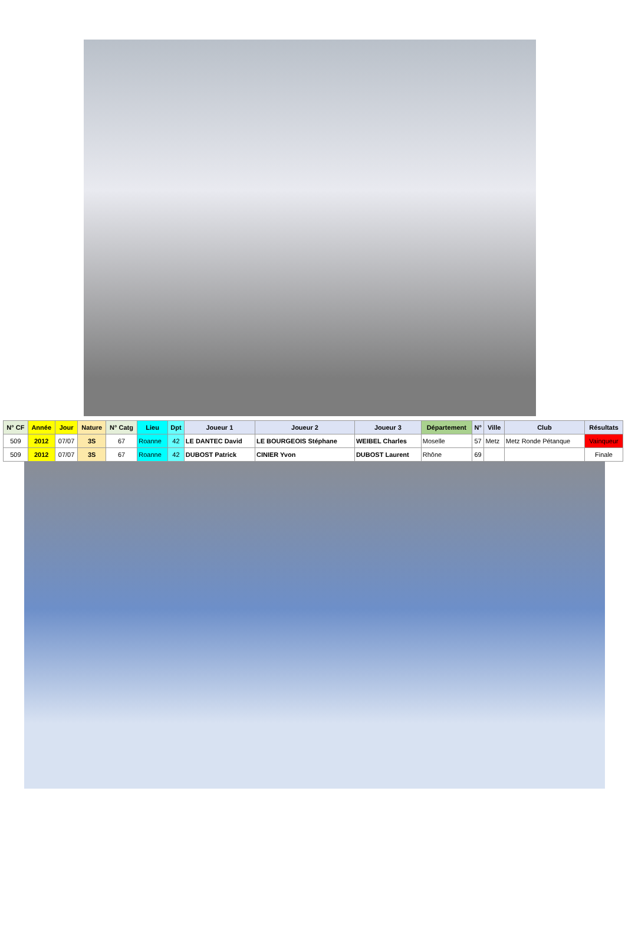| N° CF | Année | Jour | Nature | N° Catg | Lieu | Dpt | Joueur 1 | Joueur 2 | Joueur 3 | Département | N° | Ville | Club | Résultats |
| --- | --- | --- | --- | --- | --- | --- | --- | --- | --- | --- | --- | --- | --- | --- |
| 509 | 2012 | 07/07 | 3S | 67 | Roanne | 42 | LE DANTEC David | LE BOURGEOIS Stéphane | WEIBEL Charles | Moselle | 57 | Metz | Metz Ronde Pétanque | Vainqueur |
| 509 | 2012 | 07/07 | 3S | 67 | Roanne | 42 | DUBOST Patrick | CINIER Yvon | DUBOST Laurent | Rhône | 69 | | | Finale |